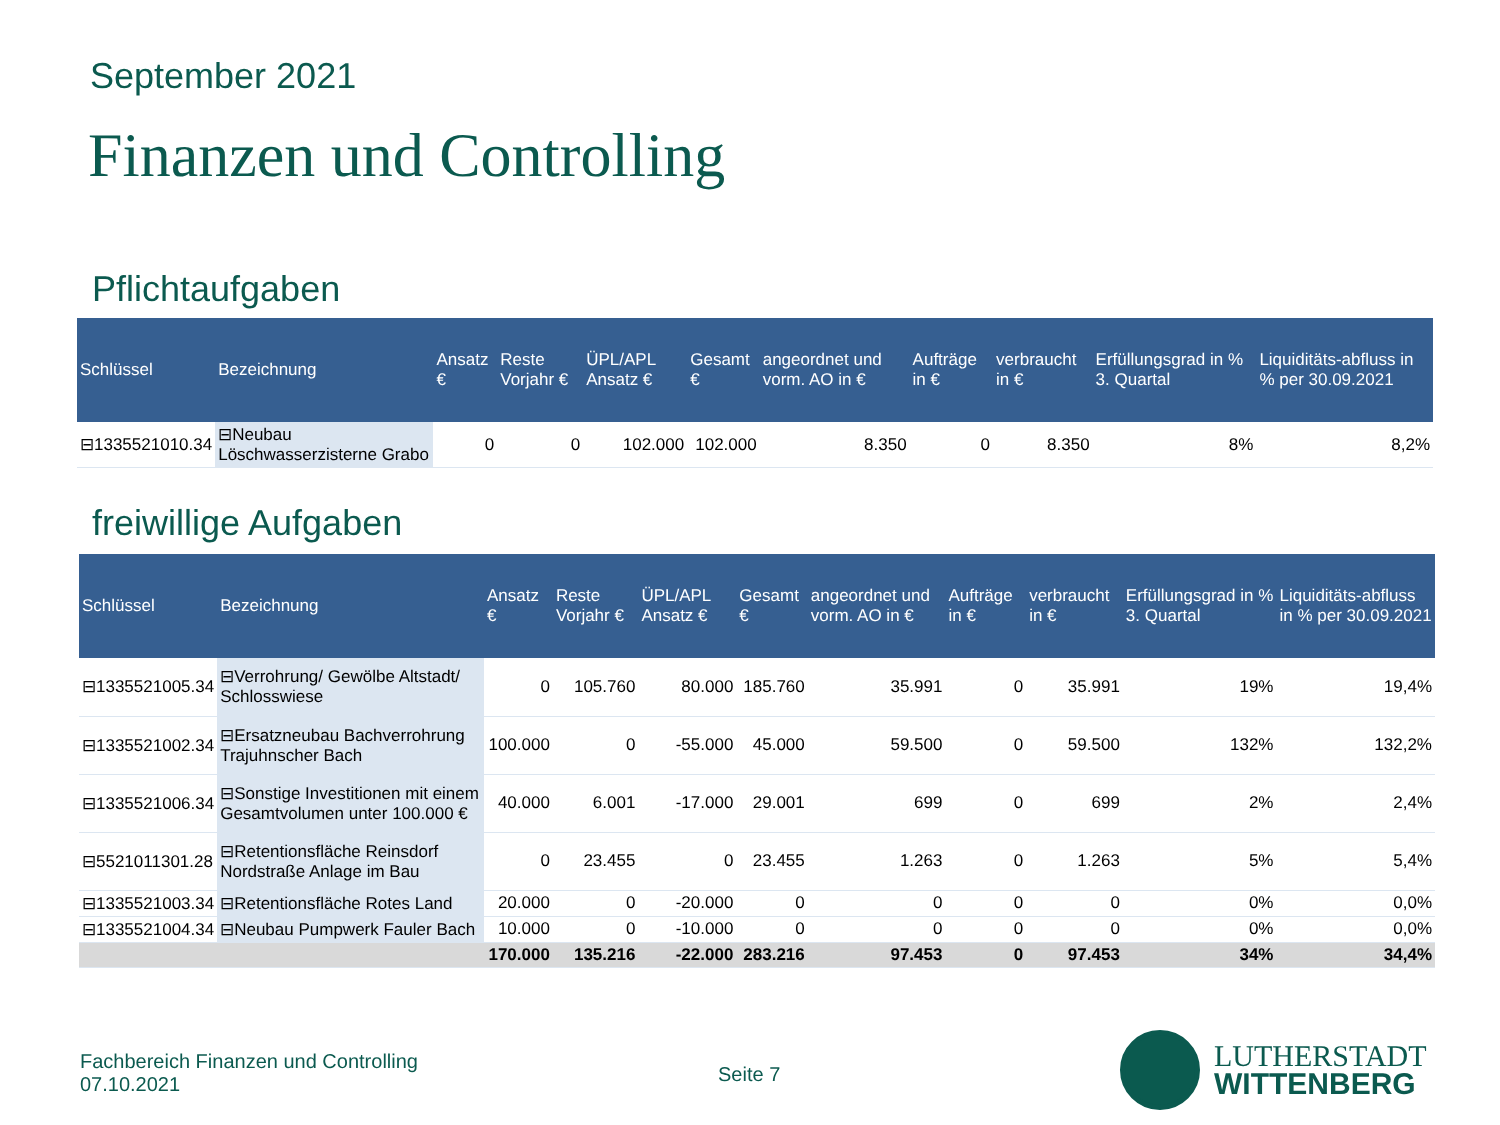September 2021
Finanzen und Controlling
Pflichtaufgaben
| Schlüssel | Bezeichnung | Ansatz € | Reste Vorjahr € | ÜPL/APL Ansatz € | Gesamt € | angeordnet und vorm. AO in € | Aufträge in € | verbraucht in € | Erfüllungsgrad in % 3. Quartal | Liquiditäts-abfluss in % per 30.09.2021 |
| --- | --- | --- | --- | --- | --- | --- | --- | --- | --- | --- |
| ⊟1335521010.34 | ⊟Neubau Löschwasserzisterne Grabo | 0 | 0 | 102.000 | 102.000 | 8.350 | 0 | 8.350 | 8% | 8,2% |
freiwillige Aufgaben
| Schlüssel | Bezeichnung | Ansatz € | Reste Vorjahr € | ÜPL/APL Ansatz € | Gesamt € | angeordnet und vorm. AO in € | Aufträge in € | verbraucht in € | Erfüllungsgrad in % 3. Quartal | Liquiditäts-abfluss in % per 30.09.2021 |
| --- | --- | --- | --- | --- | --- | --- | --- | --- | --- | --- |
| ⊟1335521005.34 | ⊟Verrohrung/ Gewölbe Altstadt/ Schlosswiese | 0 | 105.760 | 80.000 | 185.760 | 35.991 | 0 | 35.991 | 19% | 19,4% |
| ⊟1335521002.34 | ⊟Ersatzneubau Bachverrohrung Trajuhnscher Bach | 100.000 | 0 | -55.000 | 45.000 | 59.500 | 0 | 59.500 | 132% | 132,2% |
| ⊟1335521006.34 | ⊟Sonstige Investitionen mit einem Gesamtvolumen unter 100.000 € | 40.000 | 6.001 | -17.000 | 29.001 | 699 | 0 | 699 | 2% | 2,4% |
| ⊟5521011301.28 | ⊟Retentionsfläche Reinsdorf Nordstraße Anlage im Bau | 0 | 23.455 | 0 | 23.455 | 1.263 | 0 | 1.263 | 5% | 5,4% |
| ⊟1335521003.34 | ⊟Retentionsfläche Rotes Land | 20.000 | 0 | -20.000 | 0 | 0 | 0 | 0 | 0% | 0,0% |
| ⊟1335521004.34 | ⊟Neubau Pumpwerk Fauler Bach | 10.000 | 0 | -10.000 | 0 | 0 | 0 | 0 | 0% | 0,0% |
| | | 170.000 | 135.216 | -22.000 | 283.216 | 97.453 | 0 | 97.453 | 34% | 34,4% |
Fachbereich Finanzen und Controlling
07.10.2021
Seite 7
LUTHERSTADT
WITTENBERG